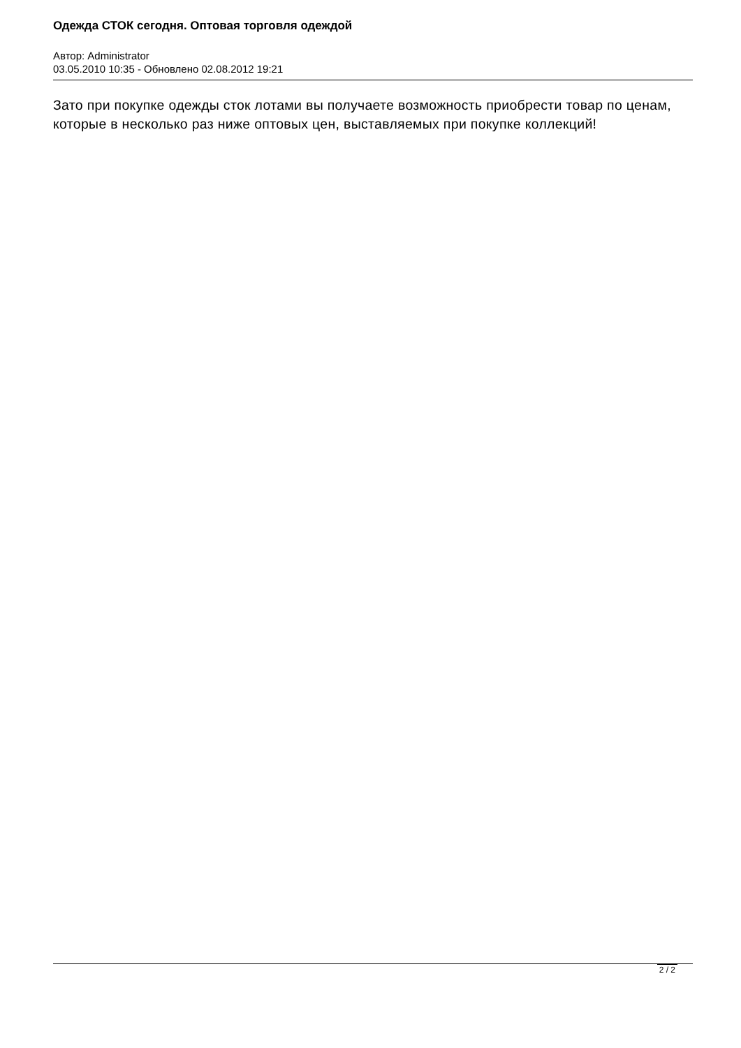Одежда СТОК сегодня. Оптовая торговля одеждой
Автор: Administrator
03.05.2010 10:35 - Обновлено 02.08.2012 19:21
Зато при покупке одежды сток лотами вы получаете возможность приобрести товар по ценам, которые в несколько раз ниже оптовых цен, выставляемых при покупке коллекций!
2 / 2